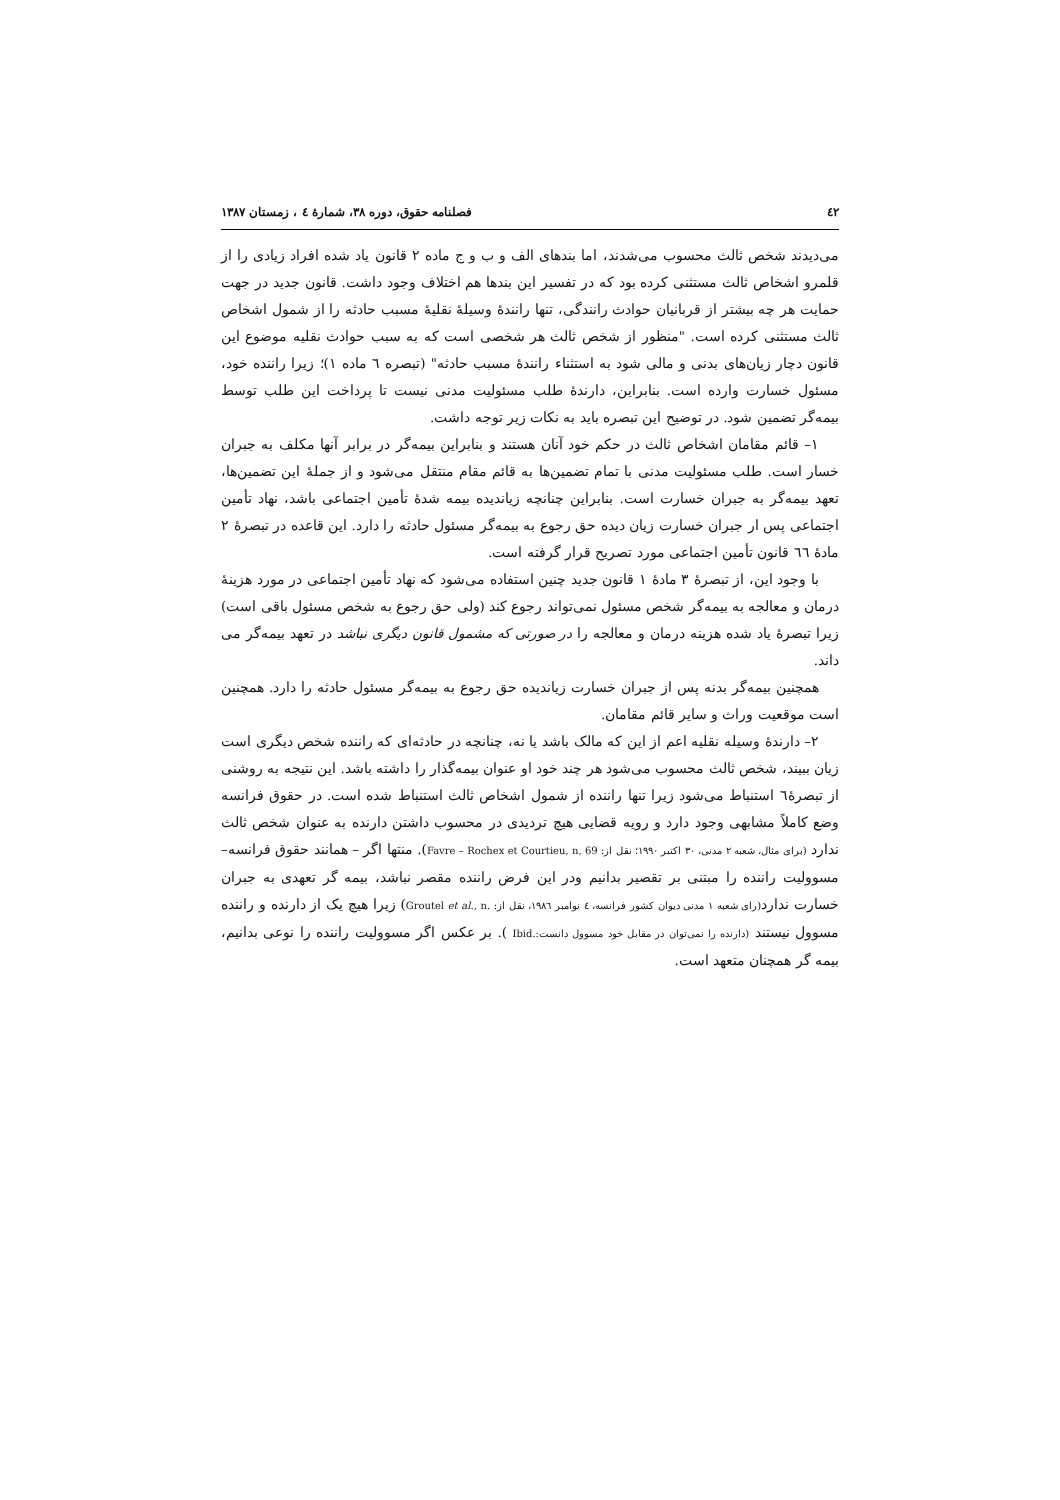٤٢ فصلنامه حقوق، دوره ٣٨، شمارهٔ ٤ ، زمستان ١٣٨٧
می‌دیدند شخص ثالث محسوب می‌شدند، اما بندهای الف و ب و ج ماده ٢ قانون یاد شده افراد زیادی را از قلمرو اشخاص ثالث مستثنی کرده بود که در تفسیر این بندها هم اختلاف وجود داشت. قانون جدید در جهت حمایت هر چه بیشتر از قربانیان حوادث رانندگی، تنها رانندهٔ وسیلهٔ نقلیهٔ مسبب حادثه را از شمول اشخاص ثالث مستثنی کرده است. "منظور از شخص ثالث هر شخصی است که به سبب حوادث نقلیه موضوع این قانون دچار زیان‌های بدنی و مالی شود به استثناء رانندهٔ مسبب حادثه" (تبصره ٦ ماده ١)؛ زیرا راننده خود، مسئول خسارت وارده است. بنابراین، دارندهٔ طلب مسئولیت مدنی نیست تا پرداخت این طلب توسط بیمه‌گر تضمین شود. در توضیح این تبصره باید به نکات زیر توجه داشت.
١– قائم مقامان اشخاص ثالث در حکم خود آنان هستند و بنابراین بیمه‌گر در برابر آنها مکلف به جبران خسار است. طلب مسئولیت مدنی با تمام تضمین‌ها به قائم مقام منتقل می‌شود و از جملهٔ این تضمین‌ها، تعهد بیمه‌گر به جبران خسارت است. بنابراین چنانچه زیاندیده بیمه شدهٔ تأمین اجتماعی باشد، نهاد تأمین اجتماعی پس ار جبران خسارت زیان دیده حق رجوع به بیمه‌گر مسئول حادثه را دارد. این قاعده در تبصرهٔ ٢ مادهٔ ٦٦ قانون تأمین اجتماعی مورد تصریح قرار گرفته است.
با وجود این، از تبصرهٔ ٣ مادهٔ ١ قانون جدید چنین استفاده می‌شود که نهاد تأمین اجتماعی در مورد هزینهٔ درمان و معالجه به بیمه‌گر شخص مسئول نمی‌تواند رجوع کند (ولی حق رجوع به شخص مسئول باقی است) زیرا تبصرهٔ یاد شده هزینه درمان و معالجه را در صورتی که مشمول قانون دیگری نباشد در تعهد بیمه‌گر می داند.
همچنین بیمه‌گر بدنه پس از جبران خسارت زیاندیده حق رجوع به بیمه‌گر مسئول حادثه را دارد. همچنین است موقعیت وراث و سایر قائم مقامان.
٢– دارندهٔ وسیله نقلیه اعم از این که مالک باشد یا نه، چنانچه در حادثه‌ای که راننده شخص دیگری است زیان ببیند، شخص ثالث محسوب می‌شود هر چند خود او عنوان بیمه‌گذار را داشته باشد. این نتیجه به روشنی از تبصرهٔ٦ استنباط می‌شود زیرا تنها راننده از شمول اشخاص ثالث استنباط شده است. در حقوق فرانسه وضع کاملاً مشابهی وجود دارد و رویه قضایی هیچ تردیدی در محسوب داشتن دارنده به عنوان شخص ثالث ندارد (برای مثال، شعبه ٢ مدنی، ٣٠ اکتبر ١٩٩٠؛ نقل از: Favre – Rochex et Courtieu, n, 69). منتها اگر – همانند حقوق فرانسه– مسوولیت راننده را مبتنی بر تقصیر بدانیم ودر این فرض راننده مقصر نباشد، بیمه گر تعهدی به جبران خسارت ندارد(رای شعبه ١ مدنی دیوان کشور فرانسه، ٤ نوامبر ١٩٨٦، نقل از: Groutel et al., n.) زیرا هیچ یک از دارنده و راننده مسوول نیستند (دارنده را نمی‌توان در مقابل خود مسوول دانست:.Ibid ). بر عکس اگر مسوولیت راننده را نوعی بدانیم، بیمه گر همچنان متعهد است.